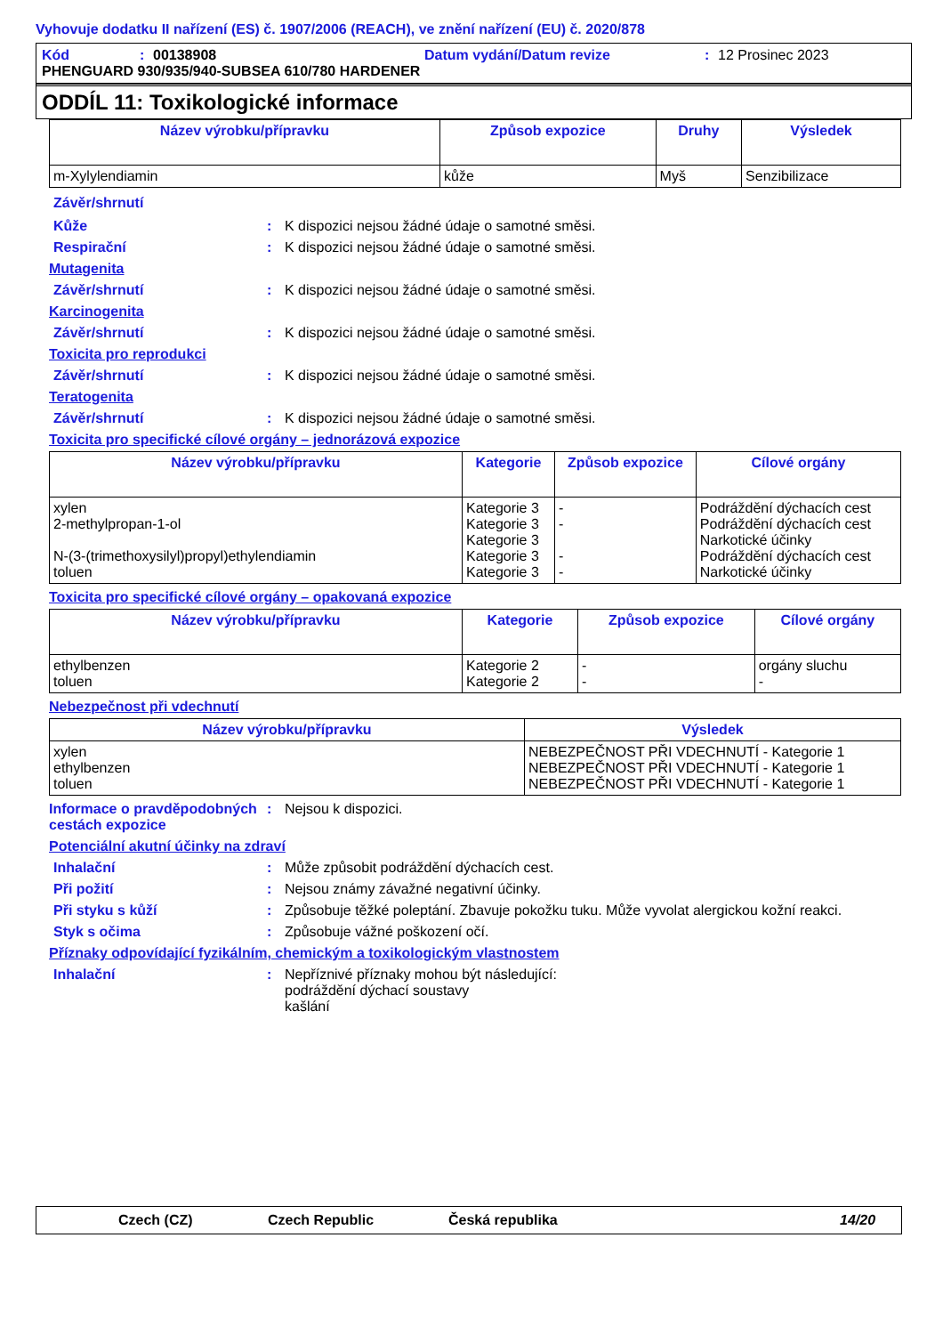Vyhovuje dodatku II nařízení (ES) č. 1907/2006 (REACH), ve znění nařízení (EU) č. 2020/878
Kód: 00138908 Datum vydání/Datum revize: 12 Prosinec 2023
PHENGUARD 930/935/940-SUBSEA 610/780 HARDENER
ODDÍL 11: Toxikologické informace
| Název výrobku/přípravku | Způsob expozice | Druhy | Výsledek |
| --- | --- | --- | --- |
| m-Xylylendiamin | kůže | Myš | Senzibilizace |
Závěr/shrnutí
Kůže: K dispozici nejsou žádné údaje o samotné směsi.
Respirační: K dispozici nejsou žádné údaje o samotné směsi.
Mutagenita
Závěr/shrnutí: K dispozici nejsou žádné údaje o samotné směsi.
Karcinogenita
Závěr/shrnutí: K dispozici nejsou žádné údaje o samotné směsi.
Toxicita pro reprodukci
Závěr/shrnutí: K dispozici nejsou žádné údaje o samotné směsi.
Teratogenita
Závěr/shrnutí: K dispozici nejsou žádné údaje o samotné směsi.
Toxicita pro specifické cílové orgány – jednorázová expozice
| Název výrobku/přípravku | Kategorie | Způsob expozice | Cílové orgány |
| --- | --- | --- | --- |
| xylen 2-methylpropan-1-ol N-(3-(trimethoxysilyl)propyl)ethylendiamin toluen | Kategorie 3 Kategorie 3 Kategorie 3 Kategorie 3 Kategorie 3 | - - - - | Podráždění dýchacích cest Podráždění dýchacích cest Narkotické účinky Podráždění dýchacích cest Narkotické účinky |
Toxicita pro specifické cílové orgány – opakovaná expozice
| Název výrobku/přípravku | Kategorie | Způsob expozice | Cílové orgány |
| --- | --- | --- | --- |
| ethylbenzen toluen | Kategorie 2 Kategorie 2 | - - | orgány sluchu - |
Nebezpečnost při vdechnutí
| Název výrobku/přípravku | Výsledek |
| --- | --- |
| xylen ethylbenzen toluen | NEBEZPEČNOST PŘI VDECHNUTÍ - Kategorie 1 NEBEZPEČNOST PŘI VDECHNUTÍ - Kategorie 1 NEBEZPEČNOST PŘI VDECHNUTÍ - Kategorie 1 |
Informace o pravděpodobných cestách expozice: Nejsou k dispozici.
Potenciální akutní účinky na zdraví
Inhalační: Může způsobit podráždění dýchacích cest.
Při požití: Nejsou známy závažné negativní účinky.
Při styku s kůží: Způsobuje těžké poleptání. Zbavuje pokožku tuku. Může vyvolat alergickou kožní reakci.
Styk s očima: Způsobuje vážné poškození očí.
Příznaky odpovídající fyzikálním, chemickým a toxikologickým vlastnostem
Inhalační: Nepříznivé příznaky mohou být následující:
podráždění dýchací soustavy
kašlání
Czech (CZ) Czech Republic Česká republika 14/20